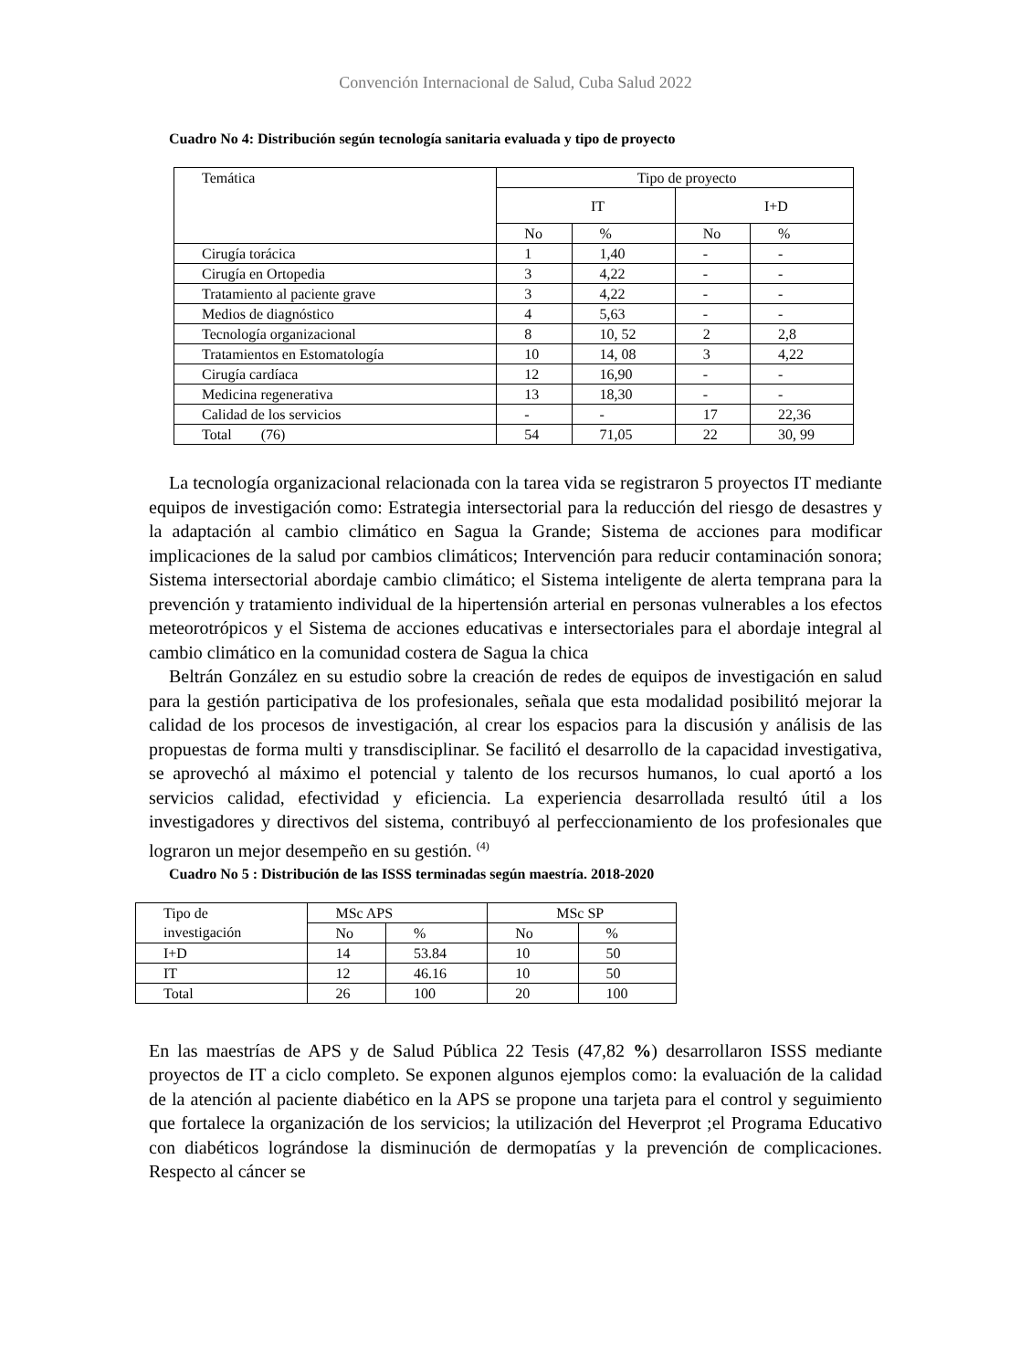Convención Internacional de Salud, Cuba Salud 2022
Cuadro No 4: Distribución según tecnología sanitaria evaluada y tipo de proyecto
| Temática | Tipo de proyecto | | | |
| --- | --- | --- | --- | --- |
| | IT | | I+D | |
| | No | % | No | % |
| Cirugía torácica | 1 | 1,40 | - | - |
| Cirugía en Ortopedia | 3 | 4,22 | - | - |
| Tratamiento al paciente grave | 3 | 4,22 | - | - |
| Medios de diagnóstico | 4 | 5,63 | - | - |
| Tecnología organizacional | 8 | 10, 52 | 2 | 2,8 |
| Tratamientos en Estomatología | 10 | 14, 08 | 3 | 4,22 |
| Cirugía cardíaca | 12 | 16,90 | - | - |
| Medicina regenerativa | 13 | 18,30 | - | - |
| Calidad de los servicios | - | - | 17 | 22,36 |
| Total (76) | 54 | 71,05 | 22 | 30, 99 |
La tecnología organizacional relacionada con la tarea vida se registraron 5 proyectos IT mediante equipos de investigación como: Estrategia intersectorial para la reducción del riesgo de desastres y la adaptación al cambio climático en Sagua la Grande; Sistema de acciones para modificar implicaciones de la salud por cambios climáticos; Intervención para reducir contaminación sonora; Sistema intersectorial abordaje cambio climático; el Sistema inteligente de alerta temprana para la prevención y tratamiento individual de la hipertensión arterial en personas vulnerables a los efectos meteorotrópicos y el Sistema de acciones educativas e intersectoriales para el abordaje integral al cambio climático en la comunidad costera de Sagua la chica
Beltrán González en su estudio sobre la creación de redes de equipos de investigación en salud para la gestión participativa de los profesionales, señala que esta modalidad posibilitó mejorar la calidad de los procesos de investigación, al crear los espacios para la discusión y análisis de las propuestas de forma multi y transdisciplinar. Se facilitó el desarrollo de la capacidad investigativa, se aprovechó al máximo el potencial y talento de los recursos humanos, lo cual aportó a los servicios calidad, efectividad y eficiencia. La experiencia desarrollada resultó útil a los investigadores y directivos del sistema, contribuyó al perfeccionamiento de los profesionales que lograron un mejor desempeño en su gestión. <sup>(4)</sup>
Cuadro No 5 : Distribución de las ISSS terminadas según maestría. 2018-2020
| Tipo de investigación | MSc APS | | MSc SP | |
| --- | --- | --- | --- | --- |
| | No | % | No | % |
| I+D | 14 | 53.84 | 10 | 50 |
| IT | 12 | 46.16 | 10 | 50 |
| Total | 26 | 100 | 20 | 100 |
En las maestrías de APS y de Salud Pública 22 Tesis (47,82 %) desarrollaron ISSS mediante proyectos de IT a ciclo completo. Se exponen algunos ejemplos como: la evaluación de la calidad de la atención al paciente diabético en la APS se propone una tarjeta para el control y seguimiento que fortalece la organización de los servicios; la utilización del Heverprot ;el Programa Educativo con diabéticos lográndose la disminución de dermopatías y la prevención de complicaciones. Respecto al cáncer se